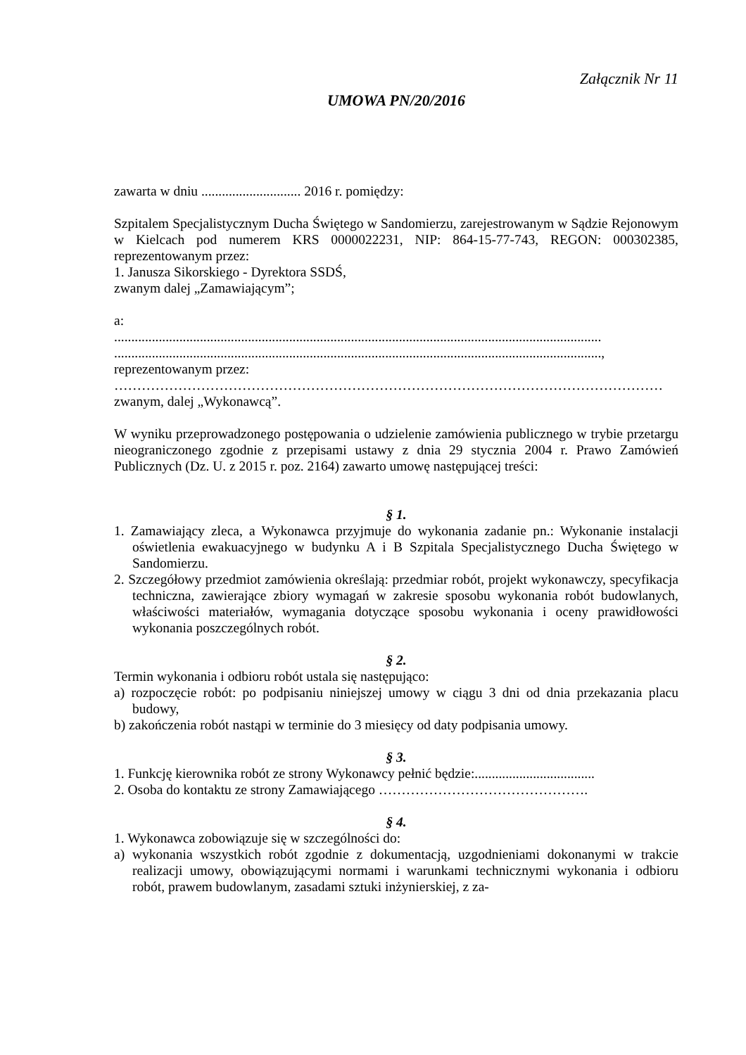Załącznik Nr 11
UMOWA PN/20/2016
zawarta w dniu ............................. 2016 r. pomiędzy:
Szpitalem Specjalistycznym Ducha Świętego w Sandomierzu, zarejestrowanym w Sądzie Rejonowym w Kielcach pod numerem KRS 0000022231, NIP: 864-15-77-743, REGON: 000302385, reprezentowanym przez:
1. Janusza Sikorskiego - Dyrektora SSDŚ,
zwanym dalej „Zamawiającym”;
a:
..............................................................................................................................................
..............................................................................................................................................,
reprezentowanym przez:
…………………………………………………………………………………………………………
zwanym, dalej „Wykonawcą”.
W wyniku przeprowadzonego postępowania o udzielenie zamówienia publicznego w trybie przetargu nieograniczonego zgodnie z przepisami ustawy z dnia 29 stycznia 2004 r. Prawo Zamówień Publicznych (Dz. U. z 2015 r. poz. 2164) zawarto umowę następującej treści:
§ 1.
1. Zamawiający zleca, a Wykonawca przyjmuje do wykonania zadanie pn.: Wykonanie instalacji oświetlenia ewakuacyjnego w budynku A i B Szpitala Specjalistycznego Ducha Świętego w Sandomierzu.
2. Szczegółowy przedmiot zamówienia określają: przedmiar robót, projekt wykonawczy, specyfikacja techniczna, zawierające zbiory wymagań w zakresie sposobu wykonania robót budowlanych, właściwości materiałów, wymagania dotyczące sposobu wykonania i oceny prawidłowości wykonania poszczególnych robót.
§ 2.
Termin wykonania i odbioru robót ustala się następująco:
a) rozpoczęcie robót: po podpisaniu niniejszej umowy w ciągu 3 dni od dnia przekazania placu budowy,
b) zakończenia robót nastąpi w terminie do 3 miesięcy od daty podpisania umowy.
§ 3.
1. Funkcję kierownika robót ze strony Wykonawcy pełnić będzie:...................................
2. Osoba do kontaktu ze strony Zamawiającego ……………………………………….
§ 4.
1. Wykonawca zobowiązuje się w szczególności do:
a) wykonania wszystkich robót zgodnie z dokumentacją, uzgodnieniami dokonanymi w trakcie realizacji umowy, obowiązującymi normami i warunkami technicznymi wykonania i odbioru robót, prawem budowlanym, zasadami sztuki inżynierskiej, z za-